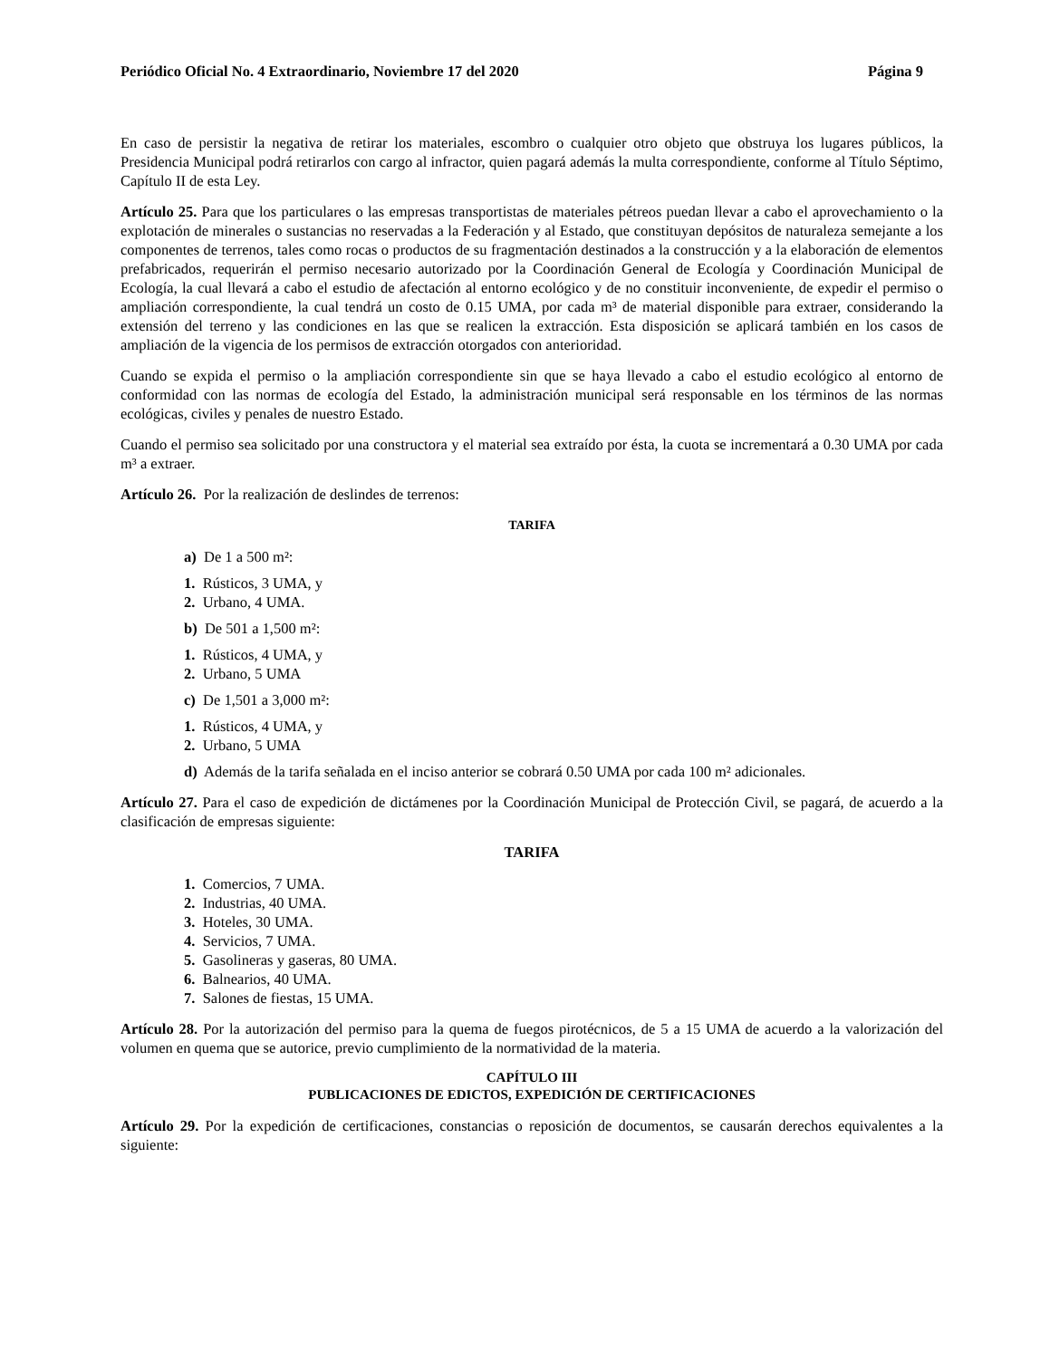Periódico Oficial No. 4 Extraordinario, Noviembre 17 del 2020 Página 9
En caso de persistir la negativa de retirar los materiales, escombro o cualquier otro objeto que obstruya los lugares públicos, la Presidencia Municipal podrá retirarlos con cargo al infractor, quien pagará además la multa correspondiente, conforme al Título Séptimo, Capítulo II de esta Ley.
Artículo 25. Para que los particulares o las empresas transportistas de materiales pétreos puedan llevar a cabo el aprovechamiento o la explotación de minerales o sustancias no reservadas a la Federación y al Estado, que constituyan depósitos de naturaleza semejante a los componentes de terrenos, tales como rocas o productos de su fragmentación destinados a la construcción y a la elaboración de elementos prefabricados, requerirán el permiso necesario autorizado por la Coordinación General de Ecología y Coordinación Municipal de Ecología, la cual llevará a cabo el estudio de afectación al entorno ecológico y de no constituir inconveniente, de expedir el permiso o ampliación correspondiente, la cual tendrá un costo de 0.15 UMA, por cada m³ de material disponible para extraer, considerando la extensión del terreno y las condiciones en las que se realicen la extracción. Esta disposición se aplicará también en los casos de ampliación de la vigencia de los permisos de extracción otorgados con anterioridad.
Cuando se expida el permiso o la ampliación correspondiente sin que se haya llevado a cabo el estudio ecológico al entorno de conformidad con las normas de ecología del Estado, la administración municipal será responsable en los términos de las normas ecológicas, civiles y penales de nuestro Estado.
Cuando el permiso sea solicitado por una constructora y el material sea extraído por ésta, la cuota se incrementará a 0.30 UMA por cada m³ a extraer.
Artículo 26. Por la realización de deslindes de terrenos:
TARIFA
a) De 1 a 500 m²:
1. Rústicos, 3 UMA, y
2. Urbano, 4 UMA.
b) De 501 a 1,500 m²:
1. Rústicos, 4 UMA, y
2. Urbano, 5 UMA
c) De 1,501 a 3,000 m²:
1. Rústicos, 4 UMA, y
2. Urbano, 5 UMA
d) Además de la tarifa señalada en el inciso anterior se cobrará 0.50 UMA por cada 100 m² adicionales.
Artículo 27. Para el caso de expedición de dictámenes por la Coordinación Municipal de Protección Civil, se pagará, de acuerdo a la clasificación de empresas siguiente:
TARIFA
1. Comercios, 7 UMA.
2. Industrias, 40 UMA.
3. Hoteles, 30 UMA.
4. Servicios, 7 UMA.
5. Gasolineras y gaseras, 80 UMA.
6. Balnearios, 40 UMA.
7. Salones de fiestas, 15 UMA.
Artículo 28. Por la autorización del permiso para la quema de fuegos pirotécnicos, de 5 a 15 UMA de acuerdo a la valorización del volumen en quema que se autorice, previo cumplimiento de la normatividad de la materia.
CAPÍTULO III
PUBLICACIONES DE EDICTOS, EXPEDICIÓN DE CERTIFICACIONES
Artículo 29. Por la expedición de certificaciones, constancias o reposición de documentos, se causarán derechos equivalentes a la siguiente: